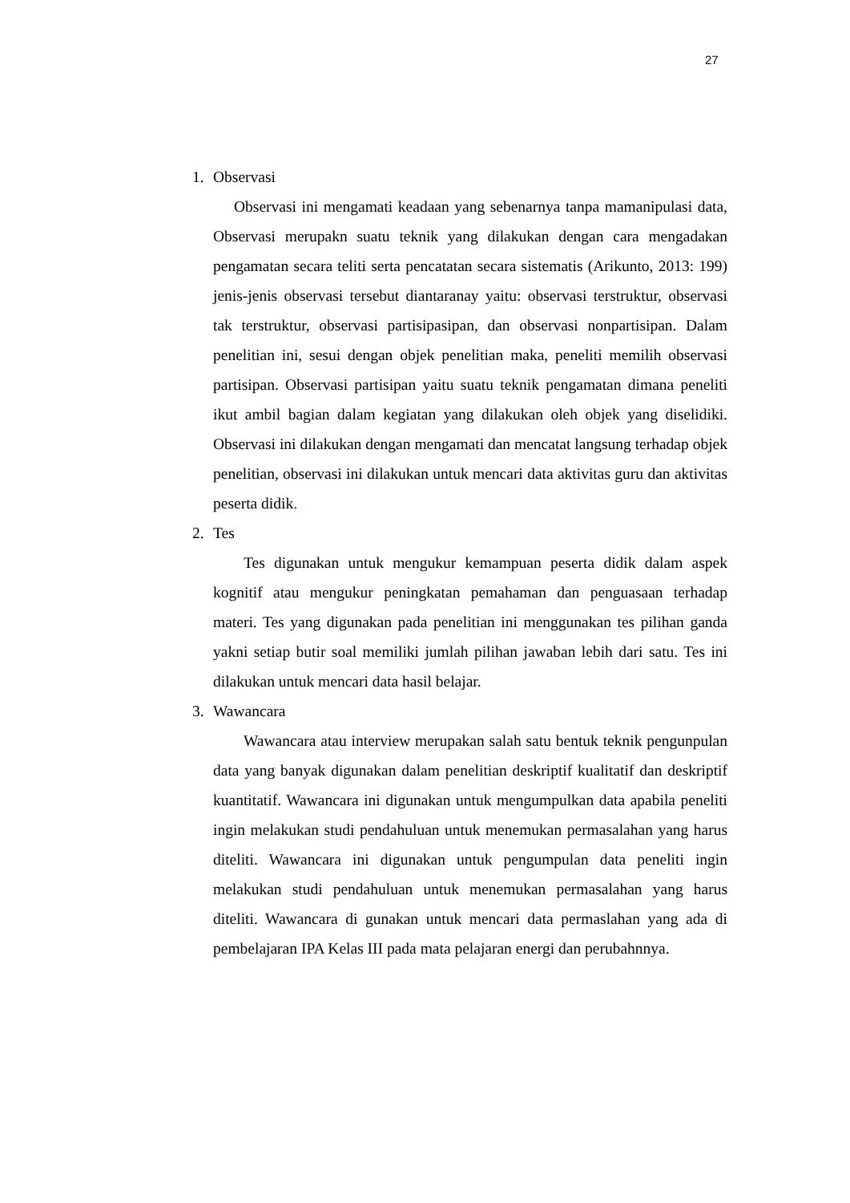27
1. Observasi
Observasi ini mengamati keadaan yang sebenarnya tanpa mamanipulasi data, Observasi merupakn suatu teknik yang dilakukan dengan cara mengadakan pengamatan secara teliti serta pencatatan secara sistematis (Arikunto, 2013: 199) jenis-jenis observasi tersebut diantaranay yaitu: observasi terstruktur, observasi tak terstruktur, observasi partisipasipan, dan observasi nonpartisipan. Dalam penelitian ini, sesui dengan objek penelitian maka, peneliti memilih observasi partisipan. Observasi partisipan yaitu suatu teknik pengamatan dimana peneliti ikut ambil bagian dalam kegiatan yang dilakukan oleh objek yang diselidiki. Observasi ini dilakukan dengan mengamati dan mencatat langsung terhadap objek penelitian, observasi ini dilakukan untuk mencari data aktivitas guru dan aktivitas peserta didik.
2. Tes
Tes digunakan untuk mengukur kemampuan peserta didik dalam aspek kognitif atau mengukur peningkatan pemahaman dan penguasaan terhadap materi. Tes yang digunakan pada penelitian ini menggunakan tes pilihan ganda yakni setiap butir soal memiliki jumlah pilihan jawaban lebih dari satu. Tes ini dilakukan untuk mencari data hasil belajar.
3. Wawancara
Wawancara atau interview merupakan salah satu bentuk teknik pengunpulan data yang banyak digunakan dalam penelitian deskriptif kualitatif dan deskriptif kuantitatif. Wawancara ini digunakan untuk mengumpulkan data apabila peneliti ingin melakukan studi pendahuluan untuk menemukan permasalahan yang harus diteliti. Wawancara ini digunakan untuk pengumpulan data peneliti ingin melakukan studi pendahuluan untuk menemukan permasalahan yang harus diteliti. Wawancara di gunakan untuk mencari data permaslahan yang ada di pembelajaran IPA Kelas III pada mata pelajaran energi dan perubahnnya.